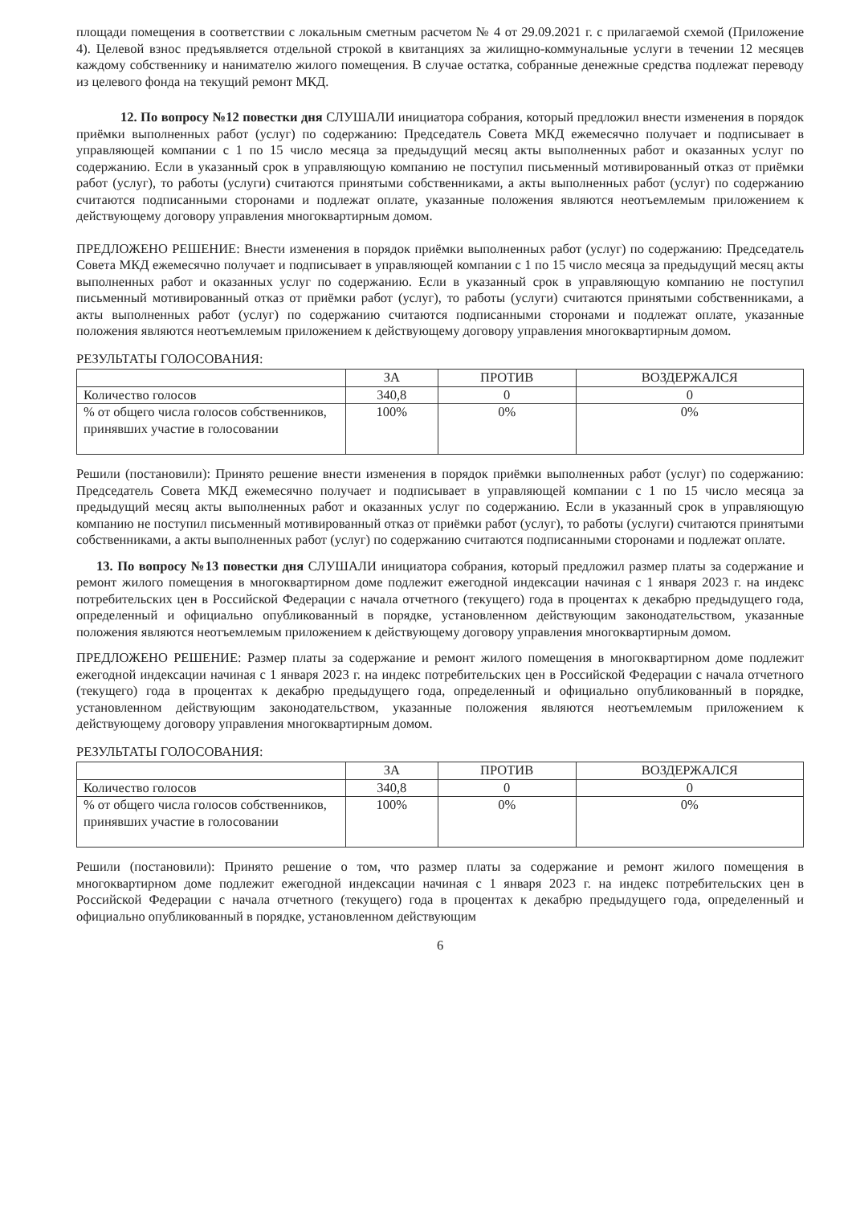площади помещения в соответствии с локальным сметным расчетом № 4 от 29.09.2021 г. с прилагаемой схемой (Приложение 4). Целевой взнос предъявляется отдельной строкой в квитанциях за жилищно-коммунальные услуги в течении 12 месяцев каждому собственнику и нанимателю жилого помещения. В случае остатка, собранные денежные средства подлежат переводу из целевого фонда на текущий ремонт МКД.
12. По вопросу №12 повестки дня СЛУШАЛИ инициатора собрания, который предложил внести изменения в порядок приёмки выполненных работ (услуг) по содержанию: Председатель Совета МКД ежемесячно получает и подписывает в управляющей компании с 1 по 15 число месяца за предыдущий месяц акты выполненных работ и оказанных услуг по содержанию. Если в указанный срок в управляющую компанию не поступил письменный мотивированный отказ от приёмки работ (услуг), то работы (услуги) считаются принятыми собственниками, а акты выполненных работ (услуг) по содержанию считаются подписанными сторонами и подлежат оплате, указанные положения являются неотъемлемым приложением к действующему договору управления многоквартирным домом.
ПРЕДЛОЖЕНО РЕШЕНИЕ: Внести изменения в порядок приёмки выполненных работ (услуг) по содержанию: Председатель Совета МКД ежемесячно получает и подписывает в управляющей компании с 1 по 15 число месяца за предыдущий месяц акты выполненных работ и оказанных услуг по содержанию. Если в указанный срок в управляющую компанию не поступил письменный мотивированный отказ от приёмки работ (услуг), то работы (услуги) считаются принятыми собственниками, а акты выполненных работ (услуг) по содержанию считаются подписанными сторонами и подлежат оплате, указанные положения являются неотъемлемым приложением к действующему договору управления многоквартирным домом.
РЕЗУЛЬТАТЫ ГОЛОСОВАНИЯ:
| | ЗА | ПРОТИВ | ВОЗДЕРЖАЛСЯ |
| --- | --- | --- | --- |
| Количество голосов | 340,8 | 0 | 0 |
| % от общего числа голосов собственников, принявших участие в голосовании | 100% | 0% | 0% |
Решили (постановили): Принято решение внести изменения в порядок приёмки выполненных работ (услуг) по содержанию: Председатель Совета МКД ежемесячно получает и подписывает в управляющей компании с 1 по 15 число месяца за предыдущий месяц акты выполненных работ и оказанных услуг по содержанию. Если в указанный срок в управляющую компанию не поступил письменный мотивированный отказ от приёмки работ (услуг), то работы (услуги) считаются принятыми собственниками, а акты выполненных работ (услуг) по содержанию считаются подписанными сторонами и подлежат оплате.
13. По вопросу №13 повестки дня СЛУШАЛИ инициатора собрания, который предложил размер платы за содержание и ремонт жилого помещения в многоквартирном доме подлежит ежегодной индексации начиная с 1 января 2023 г. на индекс потребительских цен в Российской Федерации с начала отчетного (текущего) года в процентах к декабрю предыдущего года, определенный и официально опубликованный в порядке, установленном действующим законодательством, указанные положения являются неотъемлемым приложением к действующему договору управления многоквартирным домом.
ПРЕДЛОЖЕНО РЕШЕНИЕ: Размер платы за содержание и ремонт жилого помещения в многоквартирном доме подлежит ежегодной индексации начиная с 1 января 2023 г. на индекс потребительских цен в Российской Федерации с начала отчетного (текущего) года в процентах к декабрю предыдущего года, определенный и официально опубликованный в порядке, установленном действующим законодательством, указанные положения являются неотъемлемым приложением к действующему договору управления многоквартирным домом.
РЕЗУЛЬТАТЫ ГОЛОСОВАНИЯ:
| | ЗА | ПРОТИВ | ВОЗДЕРЖАЛСЯ |
| --- | --- | --- | --- |
| Количество голосов | 340,8 | 0 | 0 |
| % от общего числа голосов собственников, принявших участие в голосовании | 100% | 0% | 0% |
Решили (постановили): Принято решение о том, что размер платы за содержание и ремонт жилого помещения в многоквартирном доме подлежит ежегодной индексации начиная с 1 января 2023 г. на индекс потребительских цен в Российской Федерации с начала отчетного (текущего) года в процентах к декабрю предыдущего года, определенный и официально опубликованный в порядке, установленном действующим
6